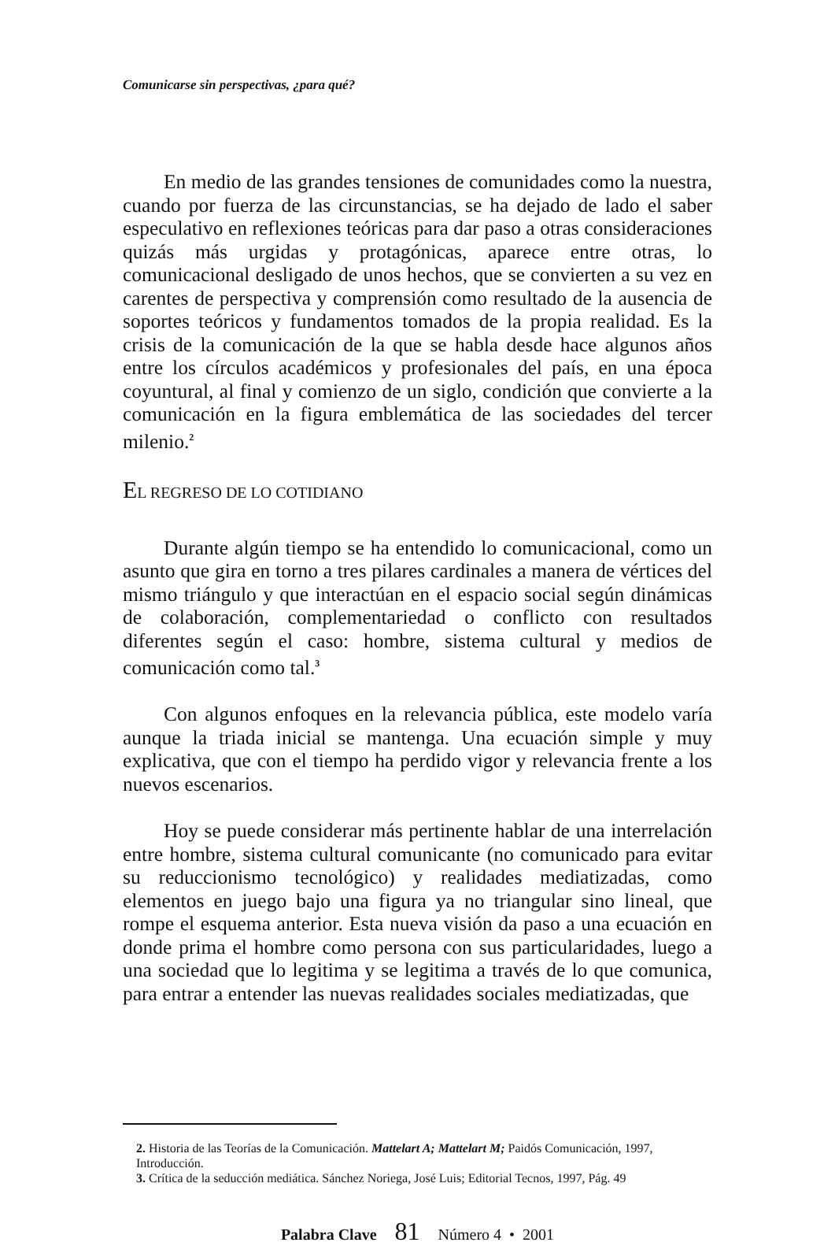Comunicarse sin perspectivas, ¿para qué?
En medio de las grandes tensiones de comunidades como la nuestra, cuando por fuerza de las circunstancias, se ha dejado de lado el saber especulativo en reflexiones teóricas para dar paso a otras consideraciones quizás más urgidas y protagónicas, aparece entre otras, lo comunicacional desligado de unos hechos, que se convierten a su vez en carentes de perspectiva y comprensión como resultado de la ausencia de soportes teóricos y fundamentos tomados de la propia realidad. Es la crisis de la comunicación de la que se habla desde hace algunos años entre los círculos académicos y profesionales del país, en una época coyuntural, al final y comienzo de un siglo, condición que convierte a la comunicación en la figura emblemática de las sociedades del tercer milenio.<sup>2</sup>
EL REGRESO DE LO COTIDIANO
Durante algún tiempo se ha entendido lo comunicacional, como un asunto que gira en torno a tres pilares cardinales a manera de vértices del mismo triángulo y que interactúan en el espacio social según dinámicas de colaboración, complementariedad o conflicto con resultados diferentes según el caso: hombre, sistema cultural y medios de comunicación como tal.<sup>3</sup>
Con algunos enfoques en la relevancia pública, este modelo varía aunque la triada inicial se mantenga. Una ecuación simple y muy explicativa, que con el tiempo ha perdido vigor y relevancia frente a los nuevos escenarios.
Hoy se puede considerar más pertinente hablar de una interrelación entre hombre, sistema cultural comunicante (no comunicado para evitar su reduccionismo tecnológico) y realidades mediatizadas, como elementos en juego bajo una figura ya no triangular sino lineal, que rompe el esquema anterior. Esta nueva visión da paso a una ecuación en donde prima el hombre como persona con sus particularidades, luego a una sociedad que lo legitima y se legitima a través de lo que comunica, para entrar a entender las nuevas realidades sociales mediatizadas, que
2. Historia de las Teorías de la Comunicación. Mattelart A; Mattelart M; Paidós Comunicación, 1997, Introducción.
3. Crítica de la seducción mediática. Sánchez Noriega, José Luis; Editorial Tecnos, 1997, Pág. 49
Palabra Clave 81 Número 4 • 2001